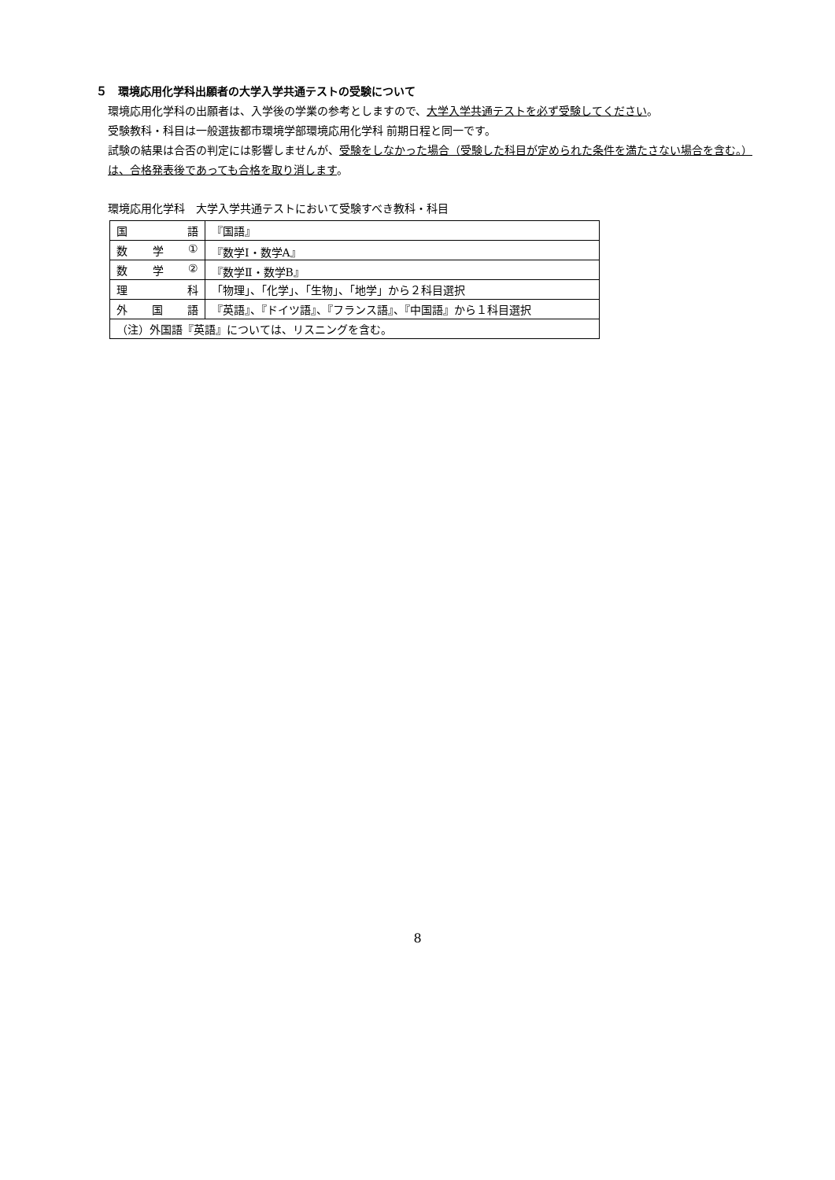５　環境応用化学科出願者の大学入学共通テストの受験について
環境応用化学科の出願者は、入学後の学業の参考としますので、大学入学共通テストを必ず受験してください。
受験教科・科目は一般選抜都市環境学部環境応用化学科 前期日程と同一です。
試験の結果は合否の判定には影響しませんが、受験をしなかった場合（受験した科目が定められた条件を満たさない場合を含む。）は、合格発表後であっても合格を取り消します。
環境応用化学科　大学入学共通テストにおいて受験すべき教科・科目
| 国 語 | 『国語』 |
| 数 学 ① | 『数学Ⅰ・数学A』 |
| 数 学 ② | 『数学Ⅱ・数学B』 |
| 理 科 | 「物理」、「化学」、「生物」、「地学」から２科目選択 |
| 外 国 語 | 『英語』、『ドイツ語』、『フランス語』、『中国語』から１科目選択 |
| （注）外国語『英語』については、リスニングを含む。 | |
8